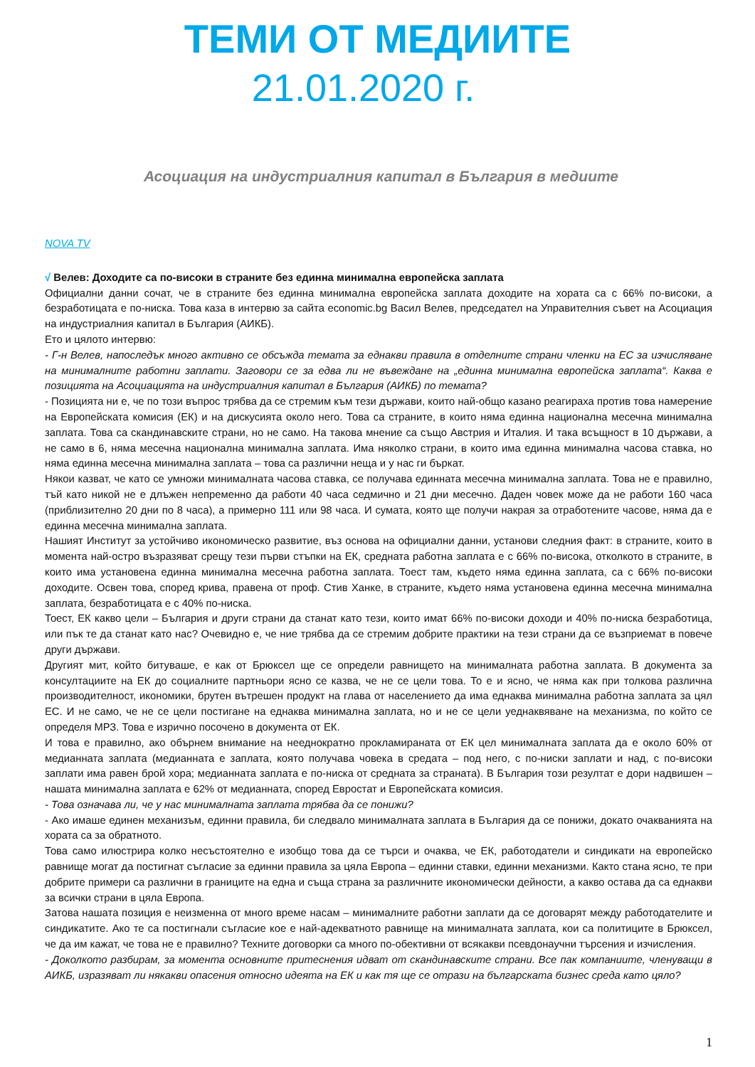ТЕМИ ОТ МЕДИИТЕ
21.01.2020 г.
Асоциация на индустриалния капитал в България в медиите
NOVA TV
√ Велев: Доходите са по-високи в страните без единна минимална европейска заплата
Официални данни сочат, че в страните без единна минимална европейска заплата доходите на хората са с 66% по-високи, а безработицата е по-ниска. Това каза в интервю за сайта economic.bg Васил Велев, председател на Управителния съвет на Асоциация на индустриалния капитал в България (АИКБ).
Ето и цялото интервю:
- Г-н Велев, напоследък много активно се обсъжда темата за еднакви правила в отделните страни членки на ЕС за изчисляване на минималните работни заплати. Заговори се за едва ли не въвеждане на „единна минимална европейска заплата“. Каква е позицията на Асоциацията на индустриалния капитал в България (АИКБ) по темата?
- Позицията ни е, че по този въпрос трябва да се стремим към тези държави, които най-общо казано реагираха против това намерение на Европейската комисия (ЕК) и на дискусията около него. Това са страните, в които няма единна национална месечна минимална заплата. Това са скандинавските страни, но не само. На такова мнение са също Австрия и Италия. И така всъщност в 10 държави, а не само в 6, няма месечна национална минимална заплата. Има няколко страни, в които има единна минимална часова ставка, но няма единна месечна минимална заплата – това са различни неща и у нас ги бъркат.
Някои казват, че като се умножи минималната часова ставка, се получава единната месечна минимална заплата. Това не е правилно, тъй като никой не е длъжен непременно да работи 40 часа седмично и 21 дни месечно. Даден човек може да не работи 160 часа (приблизително 20 дни по 8 часа), а примерно 111 или 98 часа. И сумата, която ще получи накрая за отработените часове, няма да е единна месечна минимална заплата.
Нашият Институт за устойчиво икономическо развитие, въз основа на официални данни, установи следния факт: в страните, които в момента най-остро възразяват срещу тези първи стъпки на ЕК, средната работна заплата е с 66% по-висока, отколкото в страните, в които има установена единна минимална месечна работна заплата. Тоест там, където няма единна заплата, са с 66% по-високи доходите. Освен това, според крива, правена от проф. Стив Ханке, в страните, където няма установена единна месечна минимална заплата, безработицата е с 40% по-ниска.
Тоест, ЕК какво цели – България и други страни да станат като тези, които имат 66% по-високи доходи и 40% по-ниска безработица, или пък те да станат като нас? Очевидно е, че ние трябва да се стремим добрите практики на тези страни да се възприемат в повече други държави.
Другият мит, който битуваше, е как от Брюксел ще се определи равнището на минималната работна заплата. В документа за консултациите на ЕК до социалните партньори ясно се казва, че не се цели това. То е и ясно, че няма как при толкова различна производителност, икономики, брутен вътрешен продукт на глава от населението да има еднаква минимална работна заплата за цял ЕС. И не само, че не се цели постигане на еднаква минимална заплата, но и не се цели уеднаквяване на механизма, по който се определя МРЗ. Това е изрично посочено в документа от ЕК.
И това е правилно, ако обърнем внимание на нееднократно прокламираната от ЕК цел минималната заплата да е около 60% от медианната заплата (медианната е заплата, която получава човека в средата – под него, с по-ниски заплати и над, с по-високи заплати има равен брой хора; медианната заплата е по-ниска от средната за страната). В България този резултат е дори надвишен – нашата минимална заплата е 62% от медианната, според Евростат и Европейската комисия.
- Това означава ли, че у нас минималната заплата трябва да се понижи?
- Ако имаше единен механизъм, единни правила, би следвало минималната заплата в България да се понижи, докато очакванията на хората са за обратното.
Това само илюстрира колко несъстоятелно е изобщо това да се търси и очаква, че ЕК, работодатели и синдикати на европейско равнище могат да постигнат съгласие за единни правила за цяла Европа – единни ставки, единни механизми. Както стана ясно, те при добрите примери са различни в границите на една и съща страна за различните икономически дейности, а какво остава да са еднакви за всички страни в цяла Европа.
Затова нашата позиция е неизменна от много време насам – минималните работни заплати да се договарят между работодателите и синдикатите. Ако те са постигнали съгласие кое е най-адекватното равнище на минималната заплата, кои са политиците в Брюксел, че да им кажат, че това не е правилно? Техните договорки са много по-обективни от всякакви псевдонаучни търсения и изчисления.
- Доколкото разбирам, за момента основните притеснения идват от скандинавските страни. Все пак компаниите, членуващи в АИКБ, изразяват ли някакви опасения относно идеята на ЕК и как тя ще се отрази на българската бизнес среда като цяло?
1